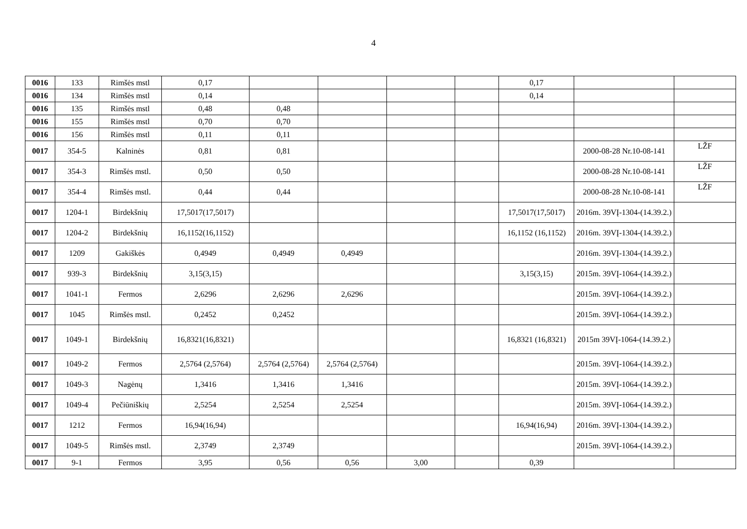4
| 0016 | 133 | Rimšės mstl | 0,17 | | | | | 0,17 | | |
| 0016 | 134 | Rimšės mstl | 0,14 | | | | | 0,14 | | |
| 0016 | 135 | Rimšės mstl | 0,48 | 0,48 | | | | | | |
| 0016 | 155 | Rimšės mstl | 0,70 | 0,70 | | | | | | |
| 0016 | 156 | Rimšės mstl | 0,11 | 0,11 | | | | | | |
| 0017 | 354-5 | Kalninės | 0,81 | 0,81 | | | | | 2000-08-28 Nr.10-08-141 | LŽF |
| 0017 | 354-3 | Rimšės mstl. | 0,50 | 0,50 | | | | | 2000-08-28 Nr.10-08-141 | LŽF |
| 0017 | 354-4 | Rimšės mstl. | 0,44 | 0,44 | | | | | 2000-08-28 Nr.10-08-141 | LŽF |
| 0017 | 1204-1 | Birdekšnių | 17,5017(17,5017) | | | | | 17,5017(17,5017) | 2016m. 39VĮ-1304-(14.39.2.) | |
| 0017 | 1204-2 | Birdekšnių | 16,1152(16,1152) | | | | | 16,1152 (16,1152) | 2016m. 39VĮ-1304-(14.39.2.) | |
| 0017 | 1209 | Gakiškės | 0,4949 | 0,4949 | 0,4949 | | | | 2016m. 39VĮ-1304-(14.39.2.) | |
| 0017 | 939-3 | Birdekšnių | 3,15(3,15) | | | | | 3,15(3,15) | 2015m. 39VĮ-1064-(14.39.2.) | |
| 0017 | 1041-1 | Fermos | 2,6296 | 2,6296 | 2,6296 | | | | 2015m. 39VĮ-1064-(14.39.2.) | |
| 0017 | 1045 | Rimšės mstl. | 0,2452 | 0,2452 | | | | | 2015m. 39VĮ-1064-(14.39.2.) | |
| 0017 | 1049-1 | Birdekšnių | 16,8321(16,8321) | | | | | 16,8321 (16,8321) | 2015m 39VĮ-1064-(14.39.2.) | |
| 0017 | 1049-2 | Fermos | 2,5764 (2,5764) | 2,5764 (2,5764) | 2,5764 (2,5764) | | | | 2015m. 39VĮ-1064-(14.39.2.) | |
| 0017 | 1049-3 | Nagėnų | 1,3416 | 1,3416 | 1,3416 | | | | 2015m. 39VĮ-1064-(14.39.2.) | |
| 0017 | 1049-4 | Pečiūniškių | 2,5254 | 2,5254 | 2,5254 | | | | 2015m. 39VĮ-1064-(14.39.2.) | |
| 0017 | 1212 | Fermos | 16,94(16,94) | | | | | 16,94(16,94) | 2016m. 39VĮ-1304-(14.39.2.) | |
| 0017 | 1049-5 | Rimšės mstl. | 2,3749 | 2,3749 | | | | | 2015m. 39VĮ-1064-(14.39.2.) | |
| 0017 | 9-1 | Fermos | 3,95 | 0,56 | 0,56 | 3,00 | | 0,39 | | |